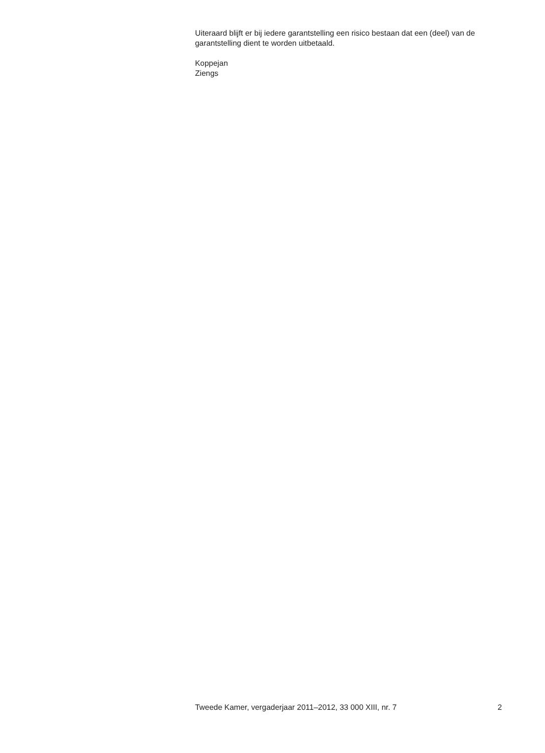Uiteraard blijft er bij iedere garantstelling een risico bestaan dat een (deel) van de garantstelling dient te worden uitbetaald.
Koppejan
Ziengs
Tweede Kamer, vergaderjaar 2011–2012, 33 000 XIII, nr. 7 2